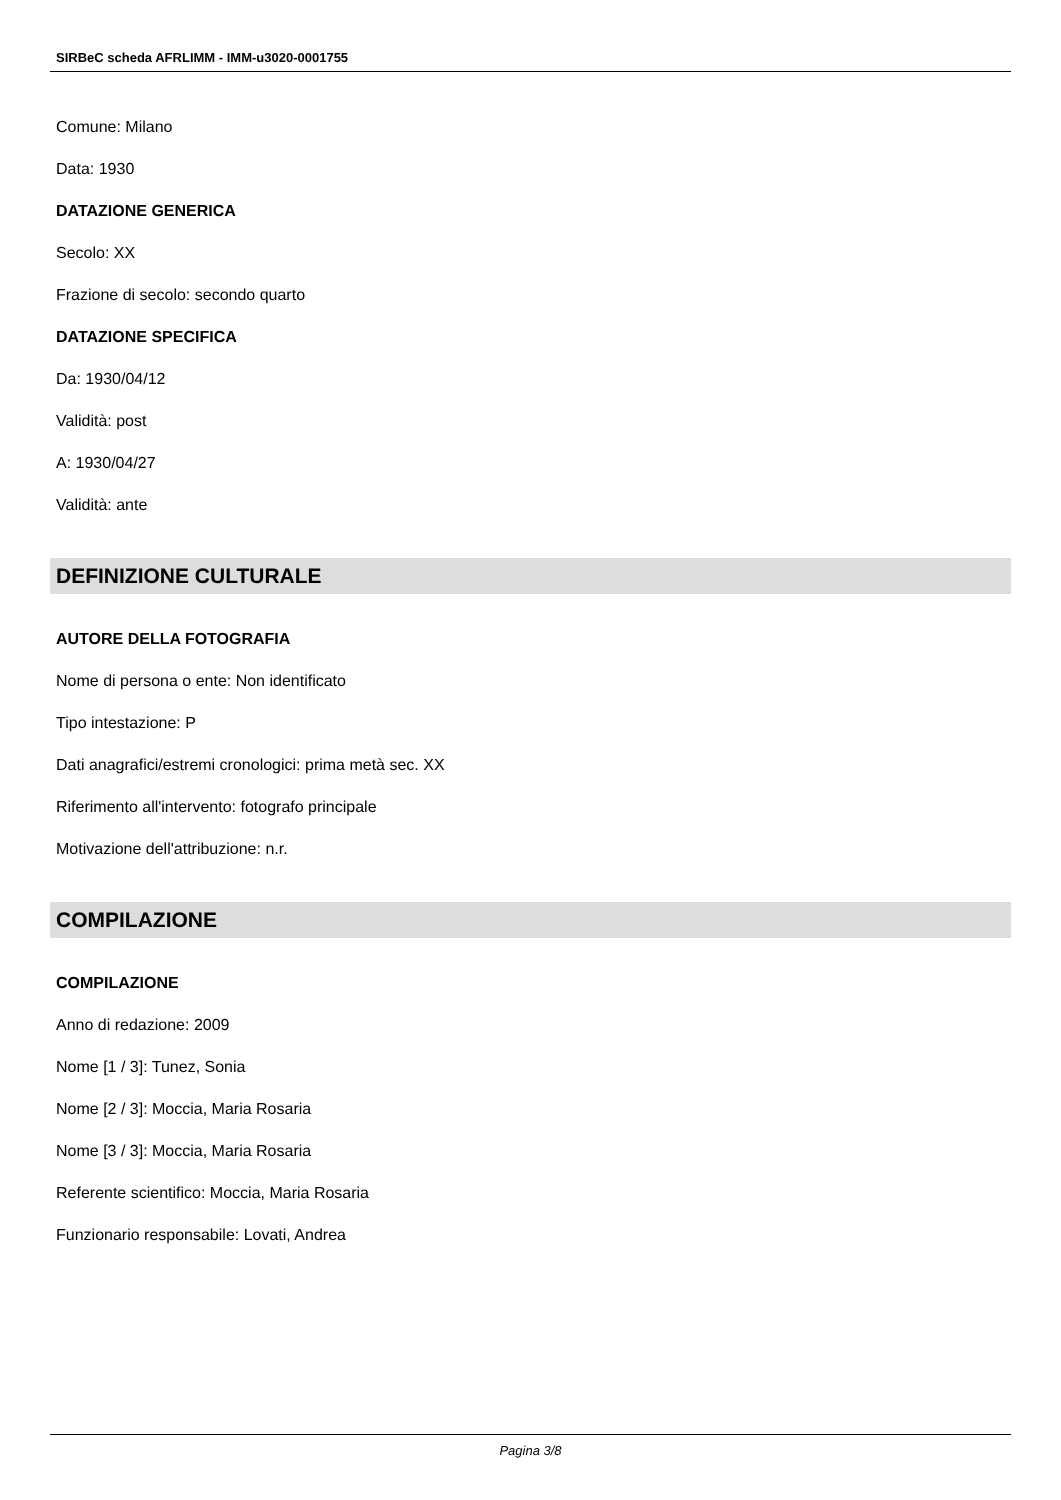SIRBeC scheda AFRLIMM - IMM-u3020-0001755
Comune: Milano
Data: 1930
DATAZIONE GENERICA
Secolo: XX
Frazione di secolo: secondo quarto
DATAZIONE SPECIFICA
Da: 1930/04/12
Validità: post
A: 1930/04/27
Validità: ante
DEFINIZIONE CULTURALE
AUTORE DELLA FOTOGRAFIA
Nome di persona o ente: Non identificato
Tipo intestazione: P
Dati anagrafici/estremi cronologici: prima metà sec. XX
Riferimento all'intervento: fotografo principale
Motivazione dell'attribuzione: n.r.
COMPILAZIONE
COMPILAZIONE
Anno di redazione: 2009
Nome [1 / 3]: Tunez, Sonia
Nome [2 / 3]: Moccia, Maria Rosaria
Nome [3 / 3]: Moccia, Maria Rosaria
Referente scientifico: Moccia, Maria Rosaria
Funzionario responsabile: Lovati, Andrea
Pagina 3/8